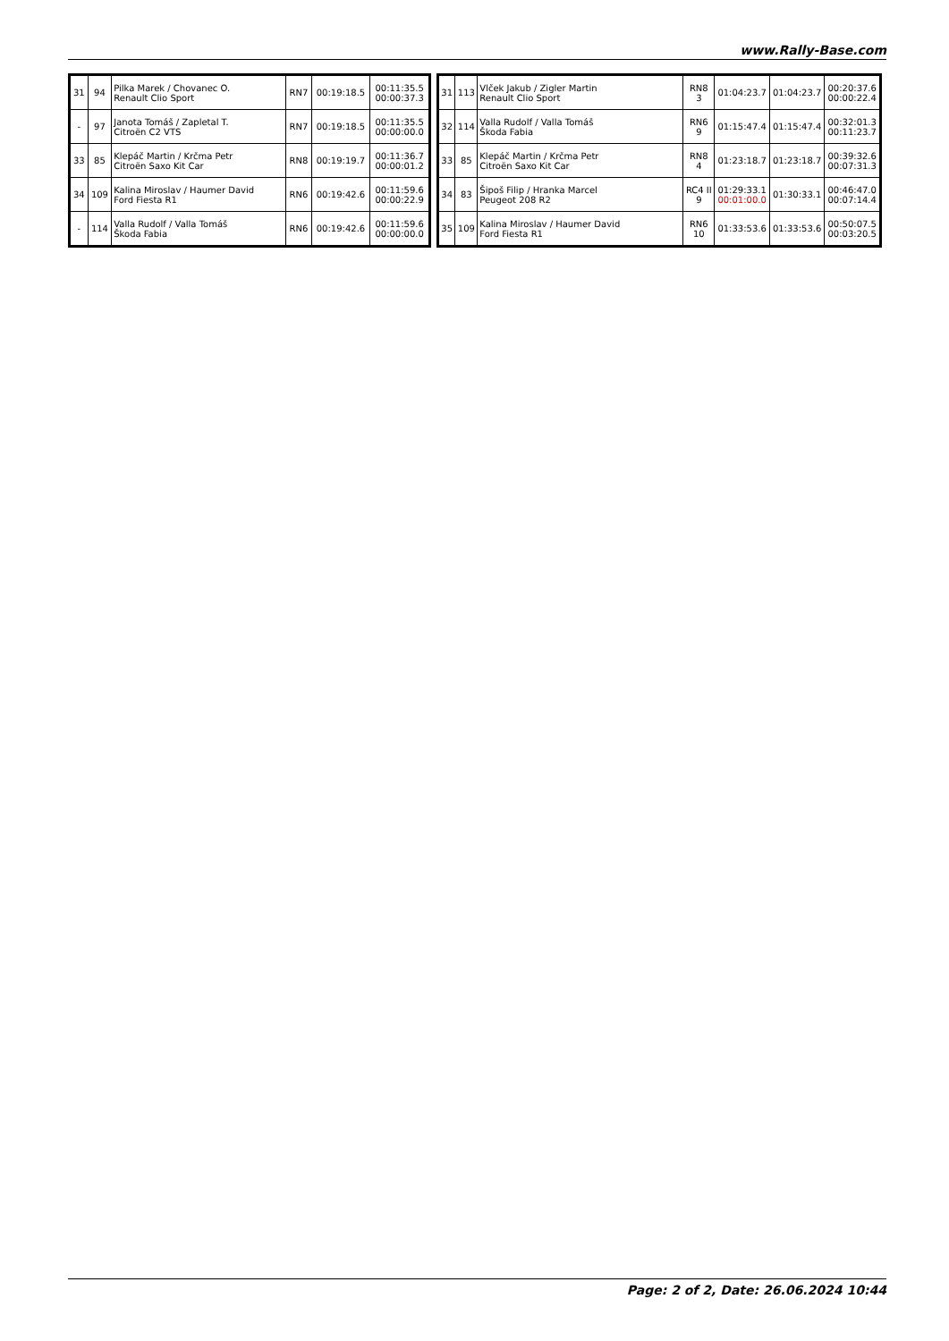www.Rally-Base.com
| 31 | 94 | Pilka Marek / Chovanec O. Renault Clio Sport | RN7 | 00:19:18.5 | 00:11:35.5 00:00:37.3 |
| - | 97 | Janota Tomáš / Zapletal T. Citroën C2 VTS | RN7 | 00:19:18.5 | 00:11:35.5 00:00:00.0 |
| 33 | 85 | Klepáč Martin / Krčma Petr Citroën Saxo Kit Car | RN8 | 00:19:19.7 | 00:11:36.7 00:00:01.2 |
| 34 | 109 | Kalina Miroslav / Haumer David Ford Fiesta R1 | RN6 | 00:19:42.6 | 00:11:59.6 00:00:22.9 |
| - | 114 | Valla Rudolf / Valla Tomáš Škoda Fabia | RN6 | 00:19:42.6 | 00:11:59.6 00:00:00.0 |
| 31 | 113 | Vlček Jakub / Zigler Martin Renault Clio Sport | RN8 3 | 01:04:23.7 | 01:04:23.7 | 00:20:37.6 00:00:22.4 |
| 32 | 114 | Valla Rudolf / Valla Tomáš Škoda Fabia | RN6 9 | 01:15:47.4 | 01:15:47.4 | 00:32:01.3 00:11:23.7 |
| 33 | 85 | Klepáč Martin / Krčma Petr Citroën Saxo Kit Car | RN8 4 | 01:23:18.7 | 01:23:18.7 | 00:39:32.6 00:07:31.3 |
| 34 | 83 | Šipoš Filip / Hranka Marcel Peugeot 208 R2 | RC4 II 9 | 01:29:33.1 00:01:00.0 | 01:30:33.1 | 00:46:47.0 00:07:14.4 |
| 35 | 109 | Kalina Miroslav / Haumer David Ford Fiesta R1 | RN6 10 | 01:33:53.6 | 01:33:53.6 | 00:50:07.5 00:03:20.5 |
Page: 2 of 2, Date: 26.06.2024 10:44